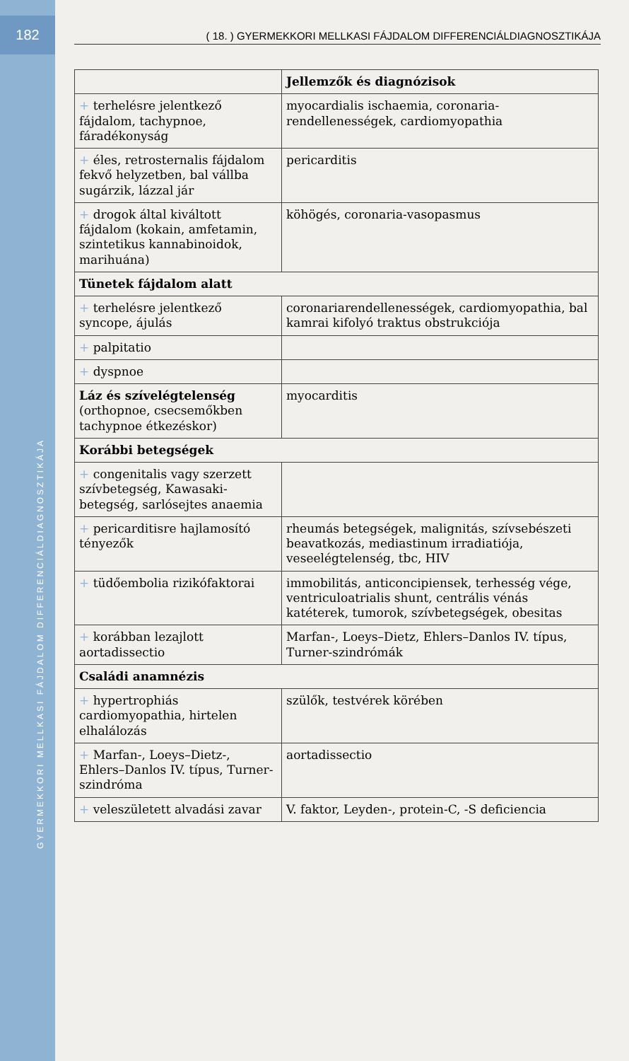182
GYERMEKKORI MELLKASI FÁJDALOM DIFFERENCIÁLDIAGNOSZTIKÁJA
( 18. ) GYERMEKKORI MELLKASI FÁJDALOM DIFFERENCIÁLDIAGNOSZTIKÁJA
| | Jellemzők és diagnózisok |
| --- | --- |
| + terhelésre jelentkező fájdalom, tachypnoe, fáradékonyság | myocardialis ischaemia, coronaria- rendellenességek, cardiomyopathia |
| + éles, retrosternalis fájdalom fekvő helyzetben, bal vállba sugárzik, lázzal jár | pericarditis |
| + drogok által kiváltott fájdalom (kokain, amfetamin, szintetikus kannabinoidok, marihuána) | köhögés, coronaria-vasopasmus |
| Tünetek fájdalom alatt | |
| + terhelésre jelentkező syncope, ájulás | coronariarendellenességek, cardiomyopathia, bal kamrai kifolyó traktus obstrukciója |
| + palpitatio | |
| + dyspnoe | |
| Láz és szívelégtelenség (orthopnoe, csecsemőkben tachypnoe étkezéskor) | myocarditis |
| Korábbi betegségek | |
| + congenitalis vagy szerzett szívbetegség, Kawasaki-betegség, sarlósejtes anaemia | |
| + pericarditisre hajlamosító tényezők | rheumás betegségek, malignitás, szívsebészeti beavatkozás, mediastinum irradiatiója, veseelégtelenség, tbc, HIV |
| + tüdőembolia rizikófaktorai | immobilitás, anticoncipiensek, terhesség vége, ventriculoatrialis shunt, centrális vénás katéterek, tumorok, szívbetegségek, obesitas |
| + korábban lezajlott aortadissectio | Marfan-, Loeys–Dietz, Ehlers–Danlos IV. típus, Turner-szindrómák |
| Családi anamnézis | |
| + hypertrophiás cardiomyopathia, hirtelen elhalálozás | szülők, testvérek körében |
| + Marfan-, Loeys–Dietz-, Ehlers–Danlos IV. típus, Turner-szindróma | aortadissectio |
| + veleszületett alvadási zavar | V. faktor, Leyden-, protein-C, -S deficiencia |